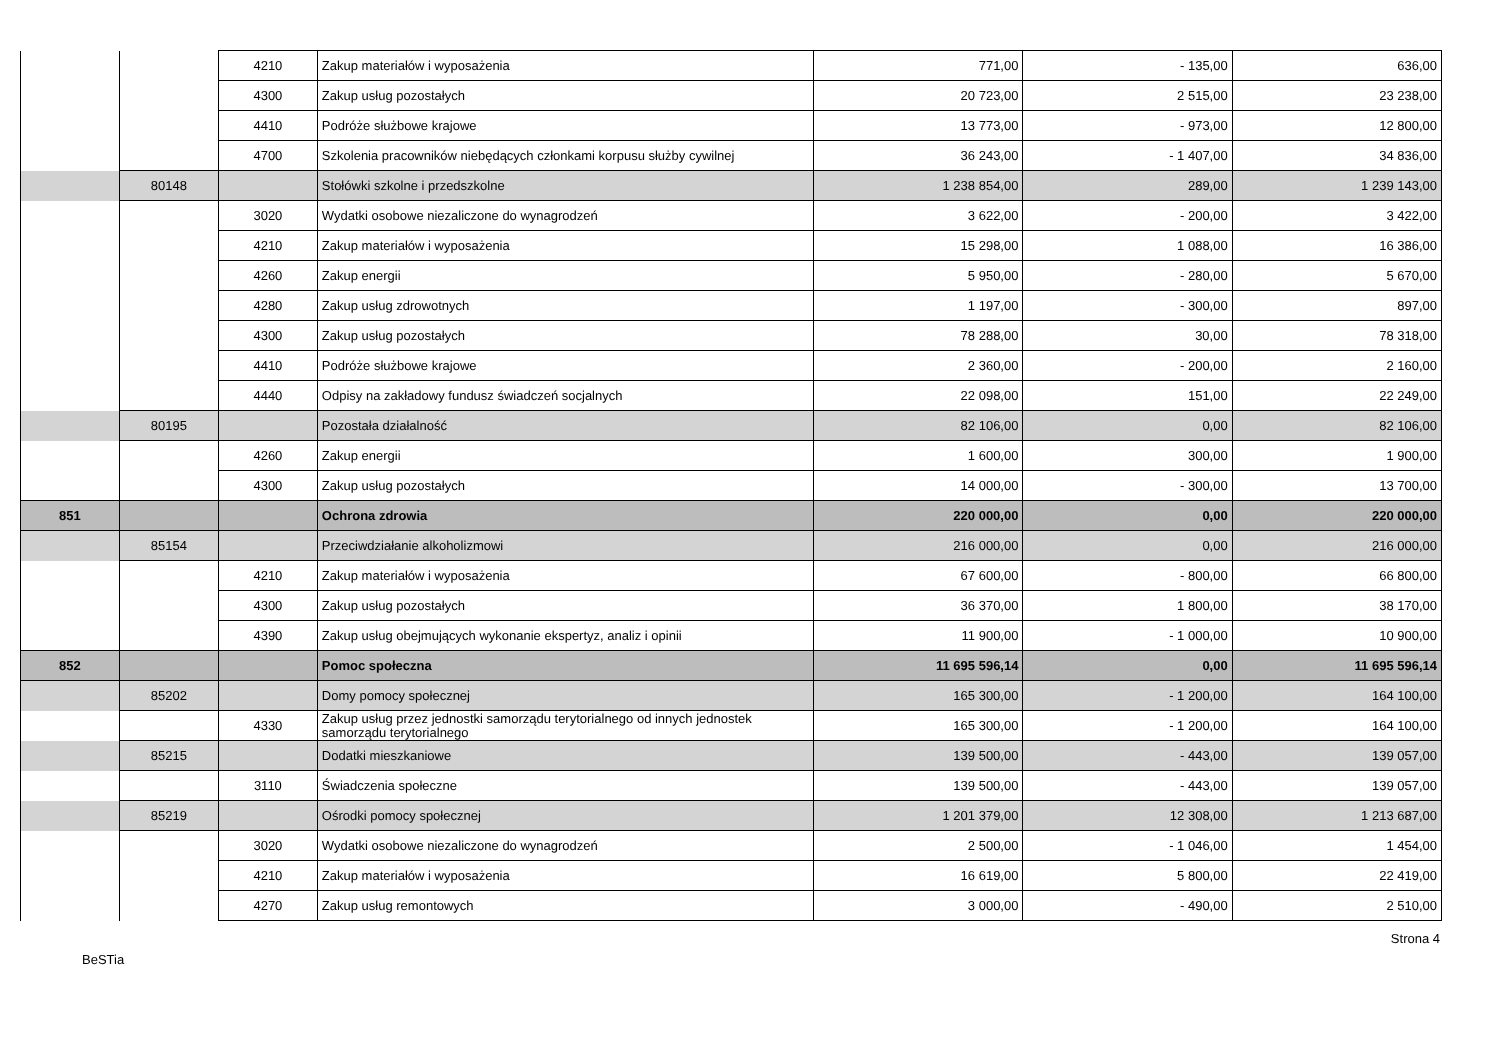| | | 4210 | Zakup materiałów i wyposażenia | 771,00 | - 135,00 | 636,00 |
| | | 4300 | Zakup usług pozostałych | 20 723,00 | 2 515,00 | 23 238,00 |
| | | 4410 | Podróże służbowe krajowe | 13 773,00 | - 973,00 | 12 800,00 |
| | | 4700 | Szkolenia pracowników niebędących członkami korpusu służby cywilnej | 36 243,00 | - 1 407,00 | 34 836,00 |
| | 80148 | | Stołówki szkolne i przedszkolne | 1 238 854,00 | 289,00 | 1 239 143,00 |
| | | 3020 | Wydatki osobowe niezaliczone do wynagrodzeń | 3 622,00 | - 200,00 | 3 422,00 |
| | | 4210 | Zakup materiałów i wyposażenia | 15 298,00 | 1 088,00 | 16 386,00 |
| | | 4260 | Zakup energii | 5 950,00 | - 280,00 | 5 670,00 |
| | | 4280 | Zakup usług zdrowotnych | 1 197,00 | - 300,00 | 897,00 |
| | | 4300 | Zakup usług pozostałych | 78 288,00 | 30,00 | 78 318,00 |
| | | 4410 | Podróże służbowe krajowe | 2 360,00 | - 200,00 | 2 160,00 |
| | | 4440 | Odpisy na zakładowy fundusz świadczeń socjalnych | 22 098,00 | 151,00 | 22 249,00 |
| | 80195 | | Pozostała działalność | 82 106,00 | 0,00 | 82 106,00 |
| | | 4260 | Zakup energii | 1 600,00 | 300,00 | 1 900,00 |
| | | 4300 | Zakup usług pozostałych | 14 000,00 | - 300,00 | 13 700,00 |
| 851 | | | Ochrona zdrowia | 220 000,00 | 0,00 | 220 000,00 |
| | 85154 | | Przeciwdziałanie alkoholizmowi | 216 000,00 | 0,00 | 216 000,00 |
| | | 4210 | Zakup materiałów i wyposażenia | 67 600,00 | - 800,00 | 66 800,00 |
| | | 4300 | Zakup usług pozostałych | 36 370,00 | 1 800,00 | 38 170,00 |
| | | 4390 | Zakup usług obejmujących wykonanie ekspertyz, analiz i opinii | 11 900,00 | - 1 000,00 | 10 900,00 |
| 852 | | | Pomoc społeczna | 11 695 596,14 | 0,00 | 11 695 596,14 |
| | 85202 | | Domy pomocy społecznej | 165 300,00 | - 1 200,00 | 164 100,00 |
| | | 4330 | Zakup usług przez jednostki samorządu terytorialnego od innych jednostek samorządu terytorialnego | 165 300,00 | - 1 200,00 | 164 100,00 |
| | 85215 | | Dodatki mieszkaniowe | 139 500,00 | - 443,00 | 139 057,00 |
| | | 3110 | Świadczenia społeczne | 139 500,00 | - 443,00 | 139 057,00 |
| | 85219 | | Ośrodki pomocy społecznej | 1 201 379,00 | 12 308,00 | 1 213 687,00 |
| | | 3020 | Wydatki osobowe niezaliczone do wynagrodzeń | 2 500,00 | - 1 046,00 | 1 454,00 |
| | | 4210 | Zakup materiałów i wyposażenia | 16 619,00 | 5 800,00 | 22 419,00 |
| | | 4270 | Zakup usług remontowych | 3 000,00 | - 490,00 | 2 510,00 |
Strona 4
BeSTia